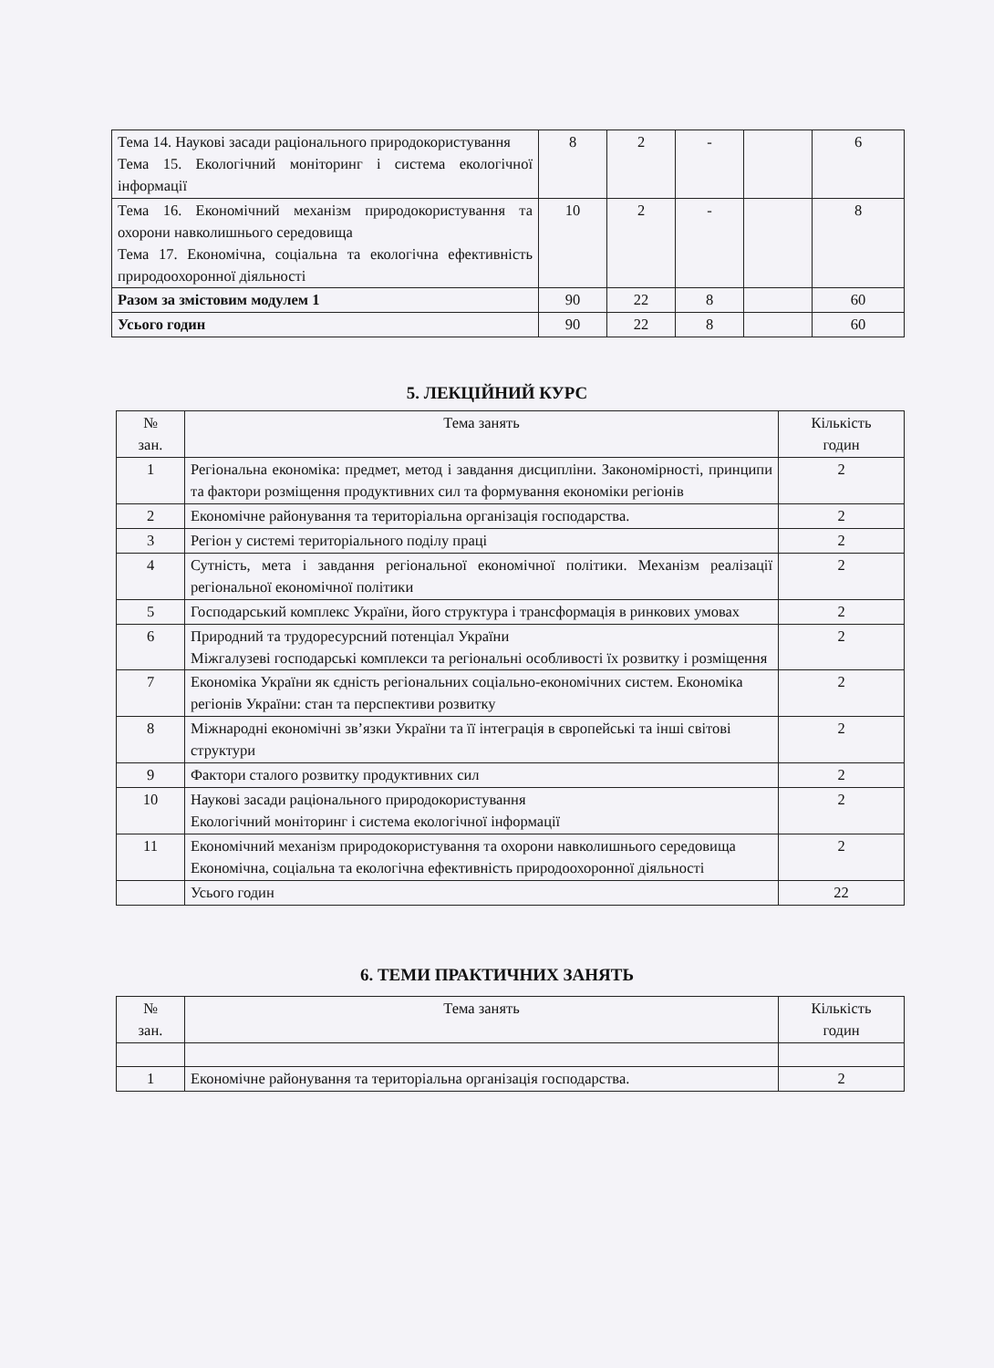| Тема 14. Наукові засади раціонального природокористування Тема 15. Екологічний моніторинг і система екологічної інформації | 8 | 2 | - | | 6 |
| Тема 16. Економічний механізм природокористування та охорони навколишнього середовища Тема 17. Економічна, соціальна та екологічна ефективність природоохоронної діяльності | 10 | 2 | - | | 8 |
| Разом за змістовим модулем 1 | 90 | 22 | 8 | | 60 |
| Усього годин | 90 | 22 | 8 | | 60 |
5. ЛЕКЦІЙНИЙ КУРС
| № зан. | Тема занять | Кількість годин |
| --- | --- | --- |
| 1 | Регіональна економіка: предмет, метод і завдання дисципліни. Закономірності, принципи та фактори розміщення продуктивних сил та формування економіки регіонів | 2 |
| 2 | Економічне районування та територіальна організація господарства. | 2 |
| 3 | Регіон у системі територіального поділу праці | 2 |
| 4 | Сутність, мета і завдання регіональної економічної політики. Механізм реалізації регіональної економічної політики | 2 |
| 5 | Господарський комплекс України, його структура і трансформація в ринкових умовах | 2 |
| 6 | Природний та трудоресурсний потенціал України Міжгалузеві господарські комплекси та регіональні особливості їх розвитку і розміщення | 2 |
| 7 | Економіка України як єдність регіональних соціально-економічних систем. Економіка регіонів України: стан та перспективи розвитку | 2 |
| 8 | Міжнародні економічні зв’язки України та її інтеграція в європейські та інші світові структури | 2 |
| 9 | Фактори сталого розвитку продуктивних сил | 2 |
| 10 | Наукові засади раціонального природокористування Екологічний моніторинг і система екологічної інформації | 2 |
| 11 | Економічний механізм природокористування та охорони навколишнього середовища Економічна, соціальна та екологічна ефективність природоохоронної діяльності | 2 |
| | Усього годин | 22 |
6. ТЕМИ ПРАКТИЧНИХ ЗАНЯТЬ
| № зан. | Тема занять | Кількість годин |
| --- | --- | --- |
| 1 | Економічне районування та територіальна організація господарства. | 2 |